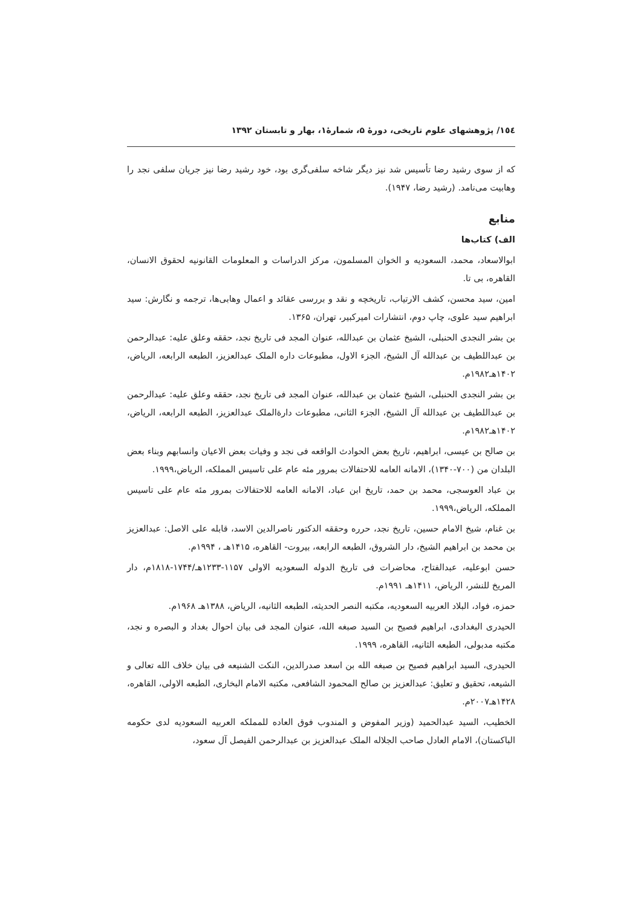۱٥٤/ پژوهشهای علوم تاریخی، دورۀ ۵، شمارۀ۱، بهار و تابستان ۱۳۹۲
که از سوی رشید رضا تأسیس شد نیز دیگر شاخه سلفی‌گری بود، خود رشید رضا نیز جریان سلفی نجد را وهابیت می‌نامد. (رشید رضا، ۱۹۴۷).
منابع
الف) کتاب‌ها
ابوالاسعاد، محمد، السعودیه و الخوان المسلمون، مرکز الدراسات و المعلومات القانونیه لحقوق الانسان، القاهره، بی تا.
امین، سید محسن، کشف الارتیاب، تاریخچه و نقد و بررسی عقائد و اعمال وهابی‌ها، ترجمه و نگارش: سید ابراهیم سید علوی، چاپ دوم، انتشارات امیرکبیر، تهران، ۱۳۶۵.
بن بشر النجدی الحنبلی، الشیخ عثمان بن عبدالله، عنوان المجد فی تاریخ نجد، حققه وعلق علیه: عبدالرحمن بن عبداللطیف بن عبدالله آل الشیخ، الجزء الاول، مطبوعات داره الملک عبدالعزیز، الطبعه الرابعه، الریاض، ۱۴۰۲هـ۱۹۸۲م.
بن بشر النجدی الحنبلی، الشیخ عثمان بن عبدالله، عنوان المجد فی تاریخ نجد، حققه وعلق علیه: عبدالرحمن بن عبداللطیف بن عبدالله آل الشیخ، الجزء الثانی، مطبوعات دارةالملک عبدالعزیز، الطبعه الرابعه، الریاض، ۱۴۰۲هـ۱۹۸۲م.
بن صالح بن عیسی، ابراهیم، تاریخ بعض الحوادث الواقعه فی نجد و وفیات بعض الاعیان وانسابهم وبناء بعض البلدان من (۷۰۰-۱۳۴۰)، الامانه العامه للاحتفالات بمرور مئه عام علی تاسیس المملکه، الریاض،۱۹۹۹.
بن عباد العوسجی، محمد بن حمد، تاریخ ابن عباد، الامانه العامه للاحتفالات بمرور مئه عام علی تاسیس المملکه، الریاض،۱۹۹۹.
بن غنام، شیخ الامام حسین، تاریخ نجد، حرره وحققه الدکتور ناصرالدین الاسد، قابله علی الاصل: عبدالعزیز بن محمد بن ابراهیم الشیخ، دار الشروق، الطبعه الرابعه، بیروت- القاهره، ۱۴۱۵هـ ، ۱۹۹۴م.
حسن ابوعلیه، عبدالفتاح، محاضرات فی تاریخ الدوله السعودیه الاولی ۱۱۵۷-۱۲۳۳هـ/۱۷۴۴-۱۸۱۸م، دار المریخ للنشر، الریاض، ۱۴۱۱هـ ۱۹۹۱م.
حمزه، فواد، البلاد العربیه السعودیه، مکتبه النصر الحدیثه، الطبعه الثانیه، الریاض، ۱۳۸۸هـ ۱۹۶۸م.
الحیدری البغدادی، ابراهیم فصیح بن السید صبغه الله، عنوان المجد فی بیان احوال بغداد و البصره و نجد، مکتبه مدبولی، الطبعه الثانیه، القاهره، ۱۹۹۹.
الحیدری، السید ابراهیم فصیح بن صبغه الله بن اسعد صدرالدین، النکت الشنیعه فی بیان خلاف الله تعالی و الشیعه، تحقیق و تعلیق: عبدالعزیز بن صالح المحمود الشافعی، مکتبه الامام البخاری، الطبعه الاولی، القاهره، ۱۴۲۸هـ۲۰۰۷م.
الخطیب، السید عبدالحمید (وزیر المفوض و المندوب فوق العاده للمملکه العربیه السعودیه لدی حکومه الباکستان)، الامام العادل صاحب الجلاله الملک عبدالعزیز بن عبدالرحمن الفیصل آل سعود،